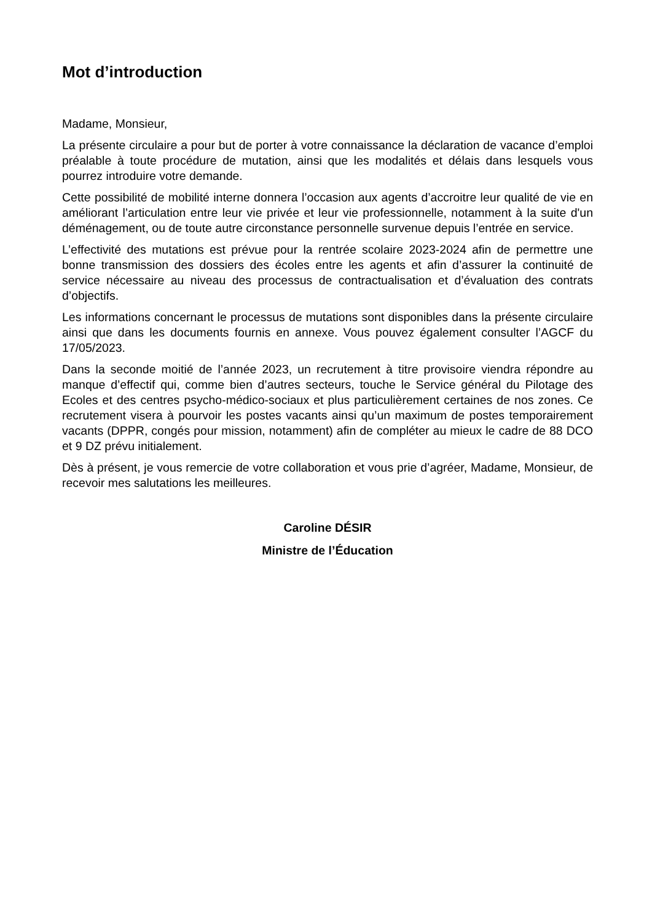Mot d’introduction
Madame, Monsieur,
La présente circulaire a pour but de porter à votre connaissance la déclaration de vacance d’emploi préalable à toute procédure de mutation, ainsi que les modalités et délais dans lesquels vous pourrez introduire votre demande.
Cette possibilité de mobilité interne donnera l’occasion aux agents d’accroitre leur qualité de vie en améliorant l’articulation entre leur vie privée et leur vie professionnelle, notamment à la suite d'un déménagement, ou de toute autre circonstance personnelle survenue depuis l’entrée en service.
L’effectivité des mutations est prévue pour la rentrée scolaire 2023-2024 afin de permettre une bonne transmission des dossiers des écoles entre les agents et afin d’assurer la continuité de service nécessaire au niveau des processus de contractualisation et d’évaluation des contrats d’objectifs.
Les informations concernant le processus de mutations sont disponibles dans la présente circulaire ainsi que dans les documents fournis en annexe. Vous pouvez également consulter l’AGCF du 17/05/2023.
Dans la seconde moitié de l’année 2023, un recrutement à titre provisoire viendra répondre au manque d’effectif qui, comme bien d’autres secteurs, touche le Service général du Pilotage des Ecoles et des centres psycho-médico-sociaux et plus particulièrement certaines de nos zones. Ce recrutement visera à pourvoir les postes vacants ainsi qu’un maximum de postes temporairement vacants (DPPR, congés pour mission, notamment) afin de compléter au mieux le cadre de 88 DCO et 9 DZ prévu initialement.
Dès à présent, je vous remercie de votre collaboration et vous prie d’agréer, Madame, Monsieur, de recevoir mes salutations les meilleures.
Caroline DÉSIR
Ministre de l’Éducation